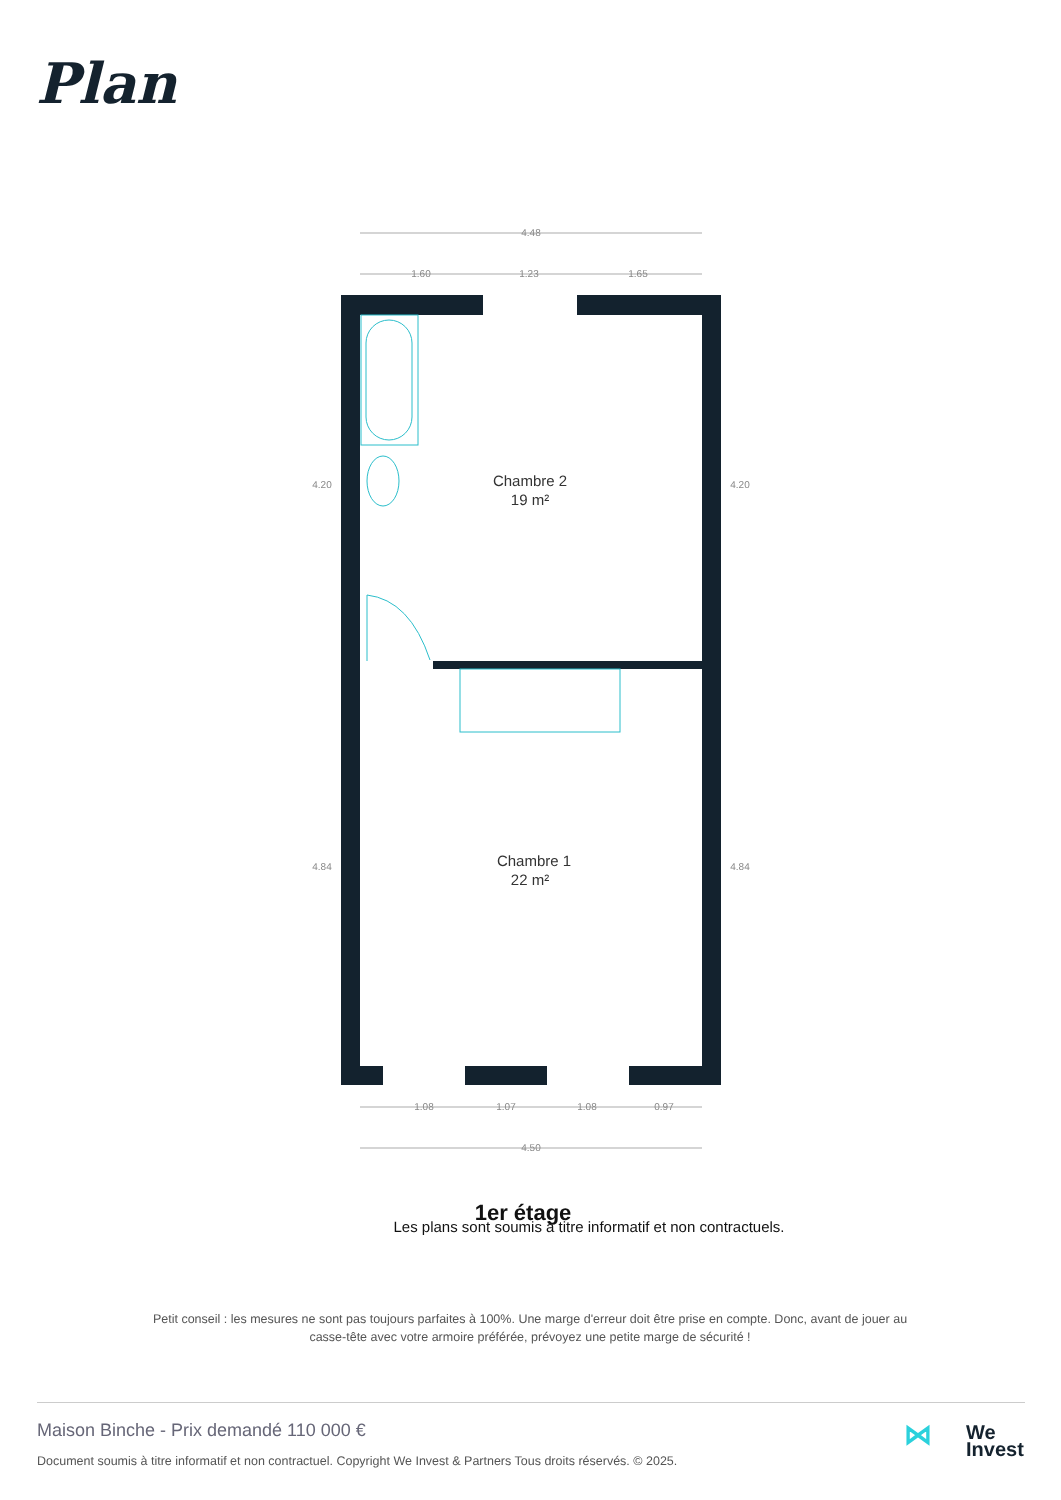Plan
4.48
1.60
1.23
1.65
1.08
1.07
1.08
0.97
4.50
4.20
4.20
4.84
4.84
Chambre 2
19 m²
Chambre 1
22 m²
1er étage
Les plans sont soumis à titre informatif et non contractuels.
Petit conseil : les mesures ne sont pas toujours parfaites à 100%. Une marge d'erreur doit être prise en compte. Donc, avant de jouer au casse-tête avec votre armoire préférée, prévoyez une petite marge de sécurité !
Maison Binche - Prix demandé 110 000 €
Document soumis à titre informatif et non contractuel. Copyright We Invest & Partners Tous droits réservés. © 2025.
⋈ We
Invest